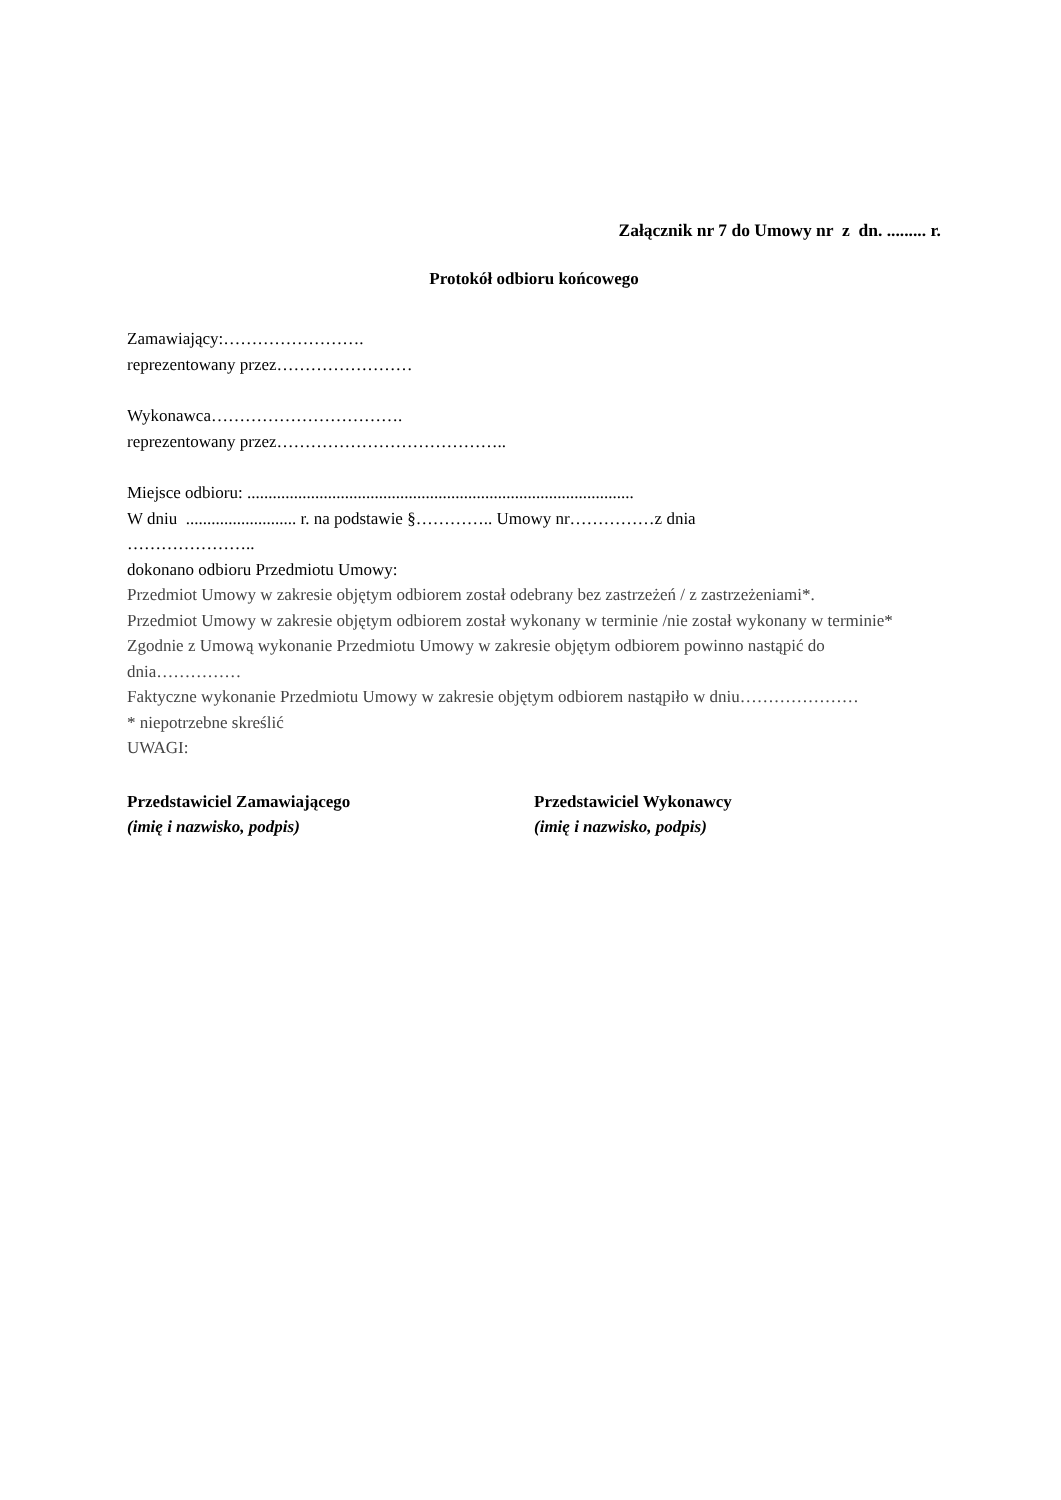Załącznik nr 7 do Umowy nr z dn. ......... r.
Protokół odbioru końcowego
Zamawiający:…………………….
reprezentowany przez……………………
Wykonawca…………………………….
reprezentowany przez…………………………………..
Miejsce odbioru: ...........................................................................................
W dniu .......................... r. na podstawie §………….. Umowy nr……………z dnia
…………………..
dokonano odbioru Przedmiotu Umowy:
Przedmiot Umowy w zakresie objętym odbiorem został odebrany bez zastrzeżeń / z zastrzeżeniami*.
Przedmiot Umowy w zakresie objętym odbiorem został wykonany w terminie /nie został wykonany w terminie*
Zgodnie z Umową wykonanie Przedmiotu Umowy w zakresie objętym odbiorem powinno nastąpić do dnia……………
Faktyczne wykonanie Przedmiotu Umowy w zakresie objętym odbiorem nastąpiło w dniu…………………
* niepotrzebne skreślić
UWAGI:
Przedstawiciel Zamawiającego
(imię i nazwisko, podpis)
Przedstawiciel Wykonawcy
(imię i nazwisko, podpis)